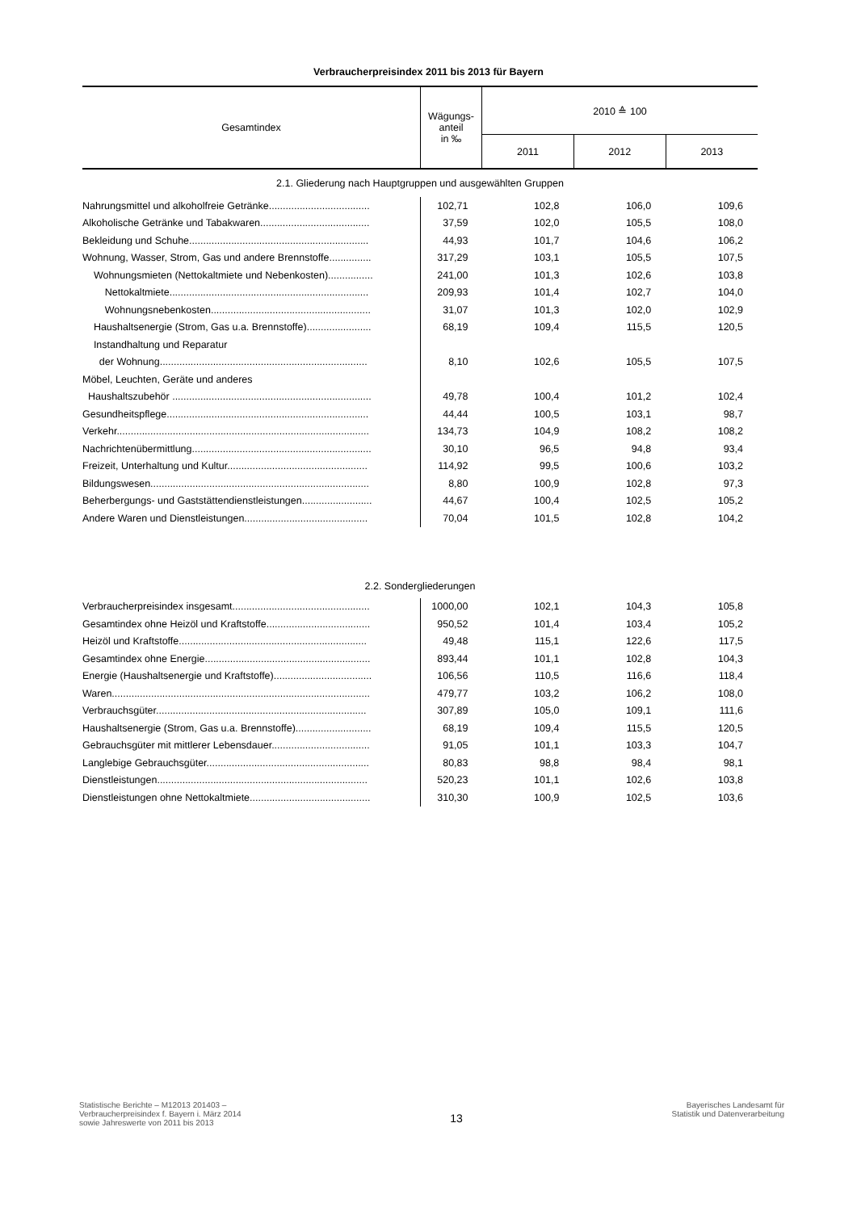Verbraucherpreisindex 2011 bis 2013 für Bayern
| Gesamtindex | Wägungs- anteil in ‰ | 2010 ≙ 100 | | |
| --- | --- | --- | --- | --- |
| | | 2011 | 2012 | 2013 |
| 2.1. Gliederung nach Hauptgruppen und ausgewählten Gruppen | | | | |
| Nahrungsmittel und alkoholfreie Getränke.................................... | 102,71 | 102,8 | 106,0 | 109,6 |
| Alkoholische Getränke und Tabakwaren....................................... | 37,59 | 102,0 | 105,5 | 108,0 |
| Bekleidung und Schuhe................................................................ | 44,93 | 101,7 | 104,6 | 106,2 |
| Wohnung, Wasser, Strom, Gas und andere Brennstoffe............... | 317,29 | 103,1 | 105,5 | 107,5 |
| Wohnungsmieten (Nettokaltmiete und Nebenkosten)................ | 241,00 | 101,3 | 102,6 | 103,8 |
| Nettokaltmiete....................................................................... | 209,93 | 101,4 | 102,7 | 104,0 |
| Wohnungsnebenkosten......................................................... | 31,07 | 101,3 | 102,0 | 102,9 |
| Haushaltsenergie (Strom, Gas u.a. Brennstoffe)....................... | 68,19 | 109,4 | 115,5 | 120,5 |
| Instandhaltung und Reparatur | | | | |
| der Wohnung.......................................................................... | 8,10 | 102,6 | 105,5 | 107,5 |
| Möbel, Leuchten, Geräte und anderes | | | | |
| Haushaltszubehör ....................................................................... | 49,78 | 100,4 | 101,2 | 102,4 |
| Gesundheitspflege........................................................................ | 44,44 | 100,5 | 103,1 | 98,7 |
| Verkehr.......................................................................................... | 134,73 | 104,9 | 108,2 | 108,2 |
| Nachrichtenübermittlung................................................................ | 30,10 | 96,5 | 94,8 | 93,4 |
| Freizeit, Unterhaltung und Kultur.................................................. | 114,92 | 99,5 | 100,6 | 103,2 |
| Bildungswesen.............................................................................. | 8,80 | 100,9 | 102,8 | 97,3 |
| Beherbergungs- und Gaststättendienstleistungen......................... | 44,67 | 100,4 | 102,5 | 105,2 |
| Andere Waren und Dienstleistungen............................................ | 70,04 | 101,5 | 102,8 | 104,2 |
| 2.2. Sondergliederungen | | | | |
| Verbraucherpreisindex insgesamt................................................. | 1000,00 | 102,1 | 104,3 | 105,8 |
| Gesamtindex ohne Heizöl und Kraftstoffe..................................... | 950,52 | 101,4 | 103,4 | 105,2 |
| Heizöl und Kraftstoffe................................................................... | 49,48 | 115,1 | 122,6 | 117,5 |
| Gesamtindex ohne Energie........................................................... | 893,44 | 101,1 | 102,8 | 104,3 |
| Energie (Haushaltsenergie und Kraftstoffe)................................... | 106,56 | 110,5 | 116,6 | 118,4 |
| Waren............................................................................................ | 479,77 | 103,2 | 106,2 | 108,0 |
| Verbrauchsgüter........................................................................... | 307,89 | 105,0 | 109,1 | 111,6 |
| Haushaltsenergie (Strom, Gas u.a. Brennstoffe)........................... | 68,19 | 109,4 | 115,5 | 120,5 |
| Gebrauchsgüter mit mittlerer Lebensdauer................................... | 91,05 | 101,1 | 103,3 | 104,7 |
| Langlebige Gebrauchsgüter.......................................................... | 80,83 | 98,8 | 98,4 | 98,1 |
| Dienstleistungen........................................................................... | 520,23 | 101,1 | 102,6 | 103,8 |
| Dienstleistungen ohne Nettokaltmiete........................................... | 310,30 | 100,9 | 102,5 | 103,6 |
Statistische Berichte – M12013 201403 –
Verbraucherpreisindex f. Bayern i. März 2014
sowie Jahreswerte von 2011 bis 2013
13
Bayerisches Landesamt für
Statistik und Datenverarbeitung